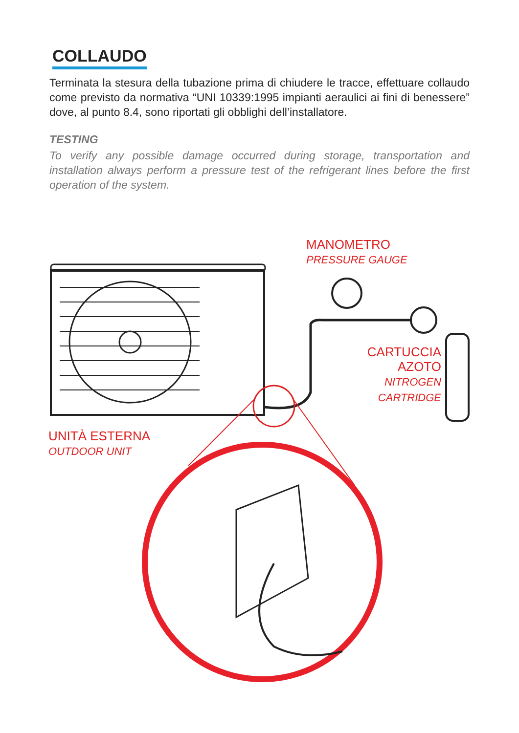COLLAUDO
Terminata la stesura della tubazione prima di chiudere le tracce, effettuare collaudo come previsto da normativa “UNI 10339:1995 impianti aeraulici ai fini di benessere” dove, al punto 8.4, sono riportati gli obblighi dell’installatore.
TESTING
To verify any possible damage occurred during storage, transportation and installation always perform a pressure test of the refrigerant lines before the first operation of the system.
MANOMETRO
PRESSURE GAUGE
CARTUCCIA
AZOTO
NITROGEN
CARTRIDGE
UNITÀ ESTERNA
OUTDOOR UNIT